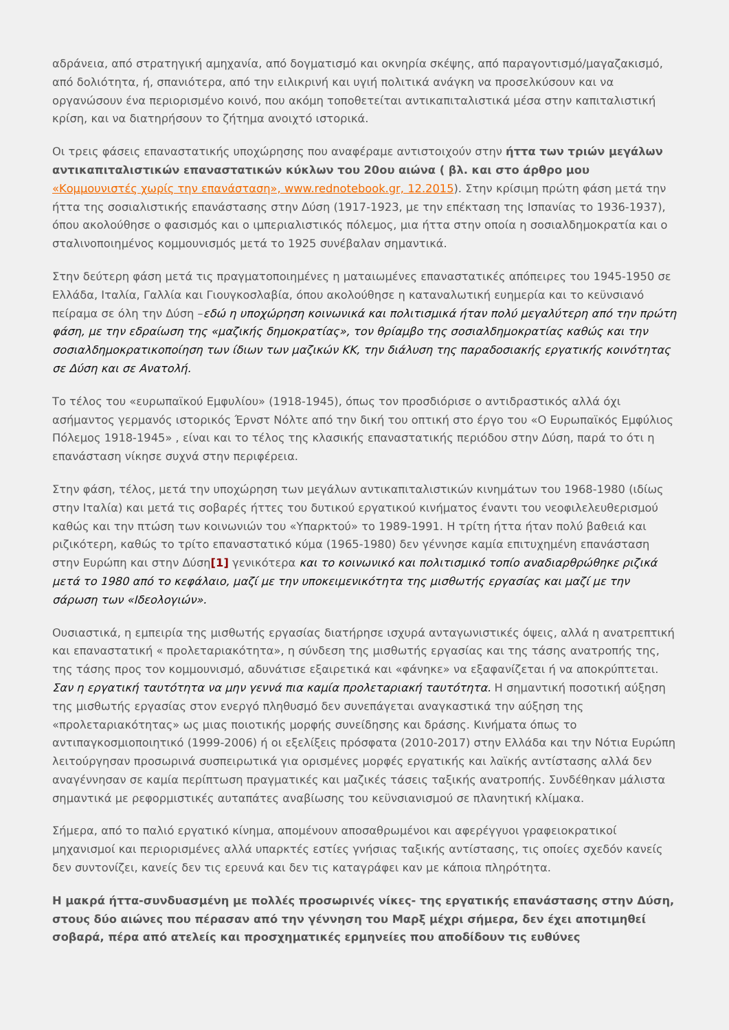αδράνεια, από στρατηγική αμηχανία, από δογματισμό και οκνηρία σκέψης, από παραγοντισμό/μαγαζακισμό, από δολιότητα, ή, σπανιότερα, από την ειλικρινή και υγιή πολιτικά ανάγκη να προσελκύσουν και να οργανώσουν ένα περιορισμένο κοινό, που ακόμη τοποθετείται αντικαπιταλιστικά μέσα στην καπιταλιστική κρίση, και να διατηρήσουν το ζήτημα ανοιχτό ιστορικά.
Οι τρεις φάσεις επαναστατικής υποχώρησης που αναφέραμε αντιστοιχούν στην ήττα των τριών μεγάλων αντικαπιταλιστικών επαναστατικών κύκλων του 20ου αιώνα ( βλ. και στο άρθρο μου «Κομμουνιστές χωρίς την επανάσταση», www.rednotebook.gr, 12.2015). Στην κρίσιμη πρώτη φάση μετά την ήττα της σοσιαλιστικής επανάστασης στην Δύση (1917-1923, με την επέκταση της Ισπανίας το 1936-1937), όπου ακολούθησε ο φασισμός και ο ιμπεριαλιστικός πόλεμος, μια ήττα στην οποία η σοσιαλδημοκρατία και ο σταλινοποιημένος κομμουνισμός μετά το 1925 συνέβαλαν σημαντικά.
Στην δεύτερη φάση μετά τις πραγματοποιημένες η ματαιωμένες επαναστατικές απόπειρες του 1945-1950 σε Ελλάδα, Ιταλία, Γαλλία και Γιουγκοσλαβία, όπου ακολούθησε η καταναλωτική ευημερία και το κεϋνσιανό πείραμα σε όλη την Δύση –εδώ η υποχώρηση κοινωνικά και πολιτισμικά ήταν πολύ μεγαλύτερη από την πρώτη φάση, με την εδραίωση της «μαζικής δημοκρατίας», τον θρίαμβο της σοσιαλδημοκρατίας καθώς και την σοσιαλδημοκρατικοποίηση των ίδιων των μαζικών ΚΚ, την διάλυση της παραδοσιακής εργατικής κοινότητας σε Δύση και σε Ανατολή.
Το τέλος του «ευρωπαϊκού Εμφυλίου» (1918-1945), όπως τον προσδιόρισε ο αντιδραστικός αλλά όχι ασήμαντος γερμανός ιστορικός Έρνστ Νόλτε από την δική του οπτική στο έργο του «Ο Ευρωπαϊκός Εμφύλιος Πόλεμος 1918-1945» , είναι και το τέλος της κλασικής επαναστατικής περιόδου στην Δύση, παρά το ότι η επανάσταση νίκησε συχνά στην περιφέρεια.
Στην φάση, τέλος, μετά την υποχώρηση των μεγάλων αντικαπιταλιστικών κινημάτων του 1968-1980 (ιδίως στην Ιταλία) και μετά τις σοβαρές ήττες του δυτικού εργατικού κινήματος έναντι του νεοφιλελευθερισμού καθώς και την πτώση των κοινωνιών του «Υπαρκτού» το 1989-1991. Η τρίτη ήττα ήταν πολύ βαθειά και ριζικότερη, καθώς το τρίτο επαναστατικό κύμα (1965-1980) δεν γέννησε καμία επιτυχημένη επανάσταση στην Ευρώπη και στην Δύση[1] γενικότερα και το κοινωνικό και πολιτισμικό τοπίο αναδιαρθρώθηκε ριζικά μετά το 1980 από το κεφάλαιο, μαζί με την υποκειμενικότητα της μισθωτής εργασίας και μαζί με την σάρωση των «Ιδεολογιών».
Ουσιαστικά, η εμπειρία της μισθωτής εργασίας διατήρησε ισχυρά ανταγωνιστικές όψεις, αλλά η ανατρεπτική και επαναστατική « προλεταριακότητα», η σύνδεση της μισθωτής εργασίας και της τάσης ανατροπής της, της τάσης προς τον κομμουνισμό, αδυνάτισε εξαιρετικά και «φάνηκε» να εξαφανίζεται ή να αποκρύπτεται. Σαν η εργατική ταυτότητα να μην γεννά πια καμία προλεταριακή ταυτότητα. Η σημαντική ποσοτική αύξηση της μισθωτής εργασίας στον ενεργό πληθυσμό δεν συνεπάγεται αναγκαστικά την αύξηση της «προλεταριακότητας» ως μιας ποιοτικής μορφής συνείδησης και δράσης. Κινήματα όπως το αντιπαγκοσμιοποιητικό (1999-2006) ή οι εξελίξεις πρόσφατα (2010-2017) στην Ελλάδα και την Νότια Ευρώπη λειτούργησαν προσωρινά συσπειρωτικά για ορισμένες μορφές εργατικής και λαϊκής αντίστασης αλλά δεν αναγέννησαν σε καμία περίπτωση πραγματικές και μαζικές τάσεις ταξικής ανατροπής. Συνδέθηκαν μάλιστα σημαντικά με ρεφορμιστικές αυταπάτες αναβίωσης του κεϋνσιανισμού σε πλανητική κλίμακα.
Σήμερα, από το παλιό εργατικό κίνημα, απομένουν αποσαθρωμένοι και αφερέγγυοι γραφειοκρατικοί μηχανισμοί και περιορισμένες αλλά υπαρκτές εστίες γνήσιας ταξικής αντίστασης, τις οποίες σχεδόν κανείς δεν συντονίζει, κανείς δεν τις ερευνά και δεν τις καταγράφει καν με κάποια πληρότητα.
Η μακρά ήττα-συνδυασμένη με πολλές προσωρινές νίκες- της εργατικής επανάστασης στην Δύση, στους δύο αιώνες που πέρασαν από την γέννηση του Μαρξ μέχρι σήμερα, δεν έχει αποτιμηθεί σοβαρά, πέρα από ατελείς και προσχηματικές ερμηνείες που αποδίδουν τις ευθύνες